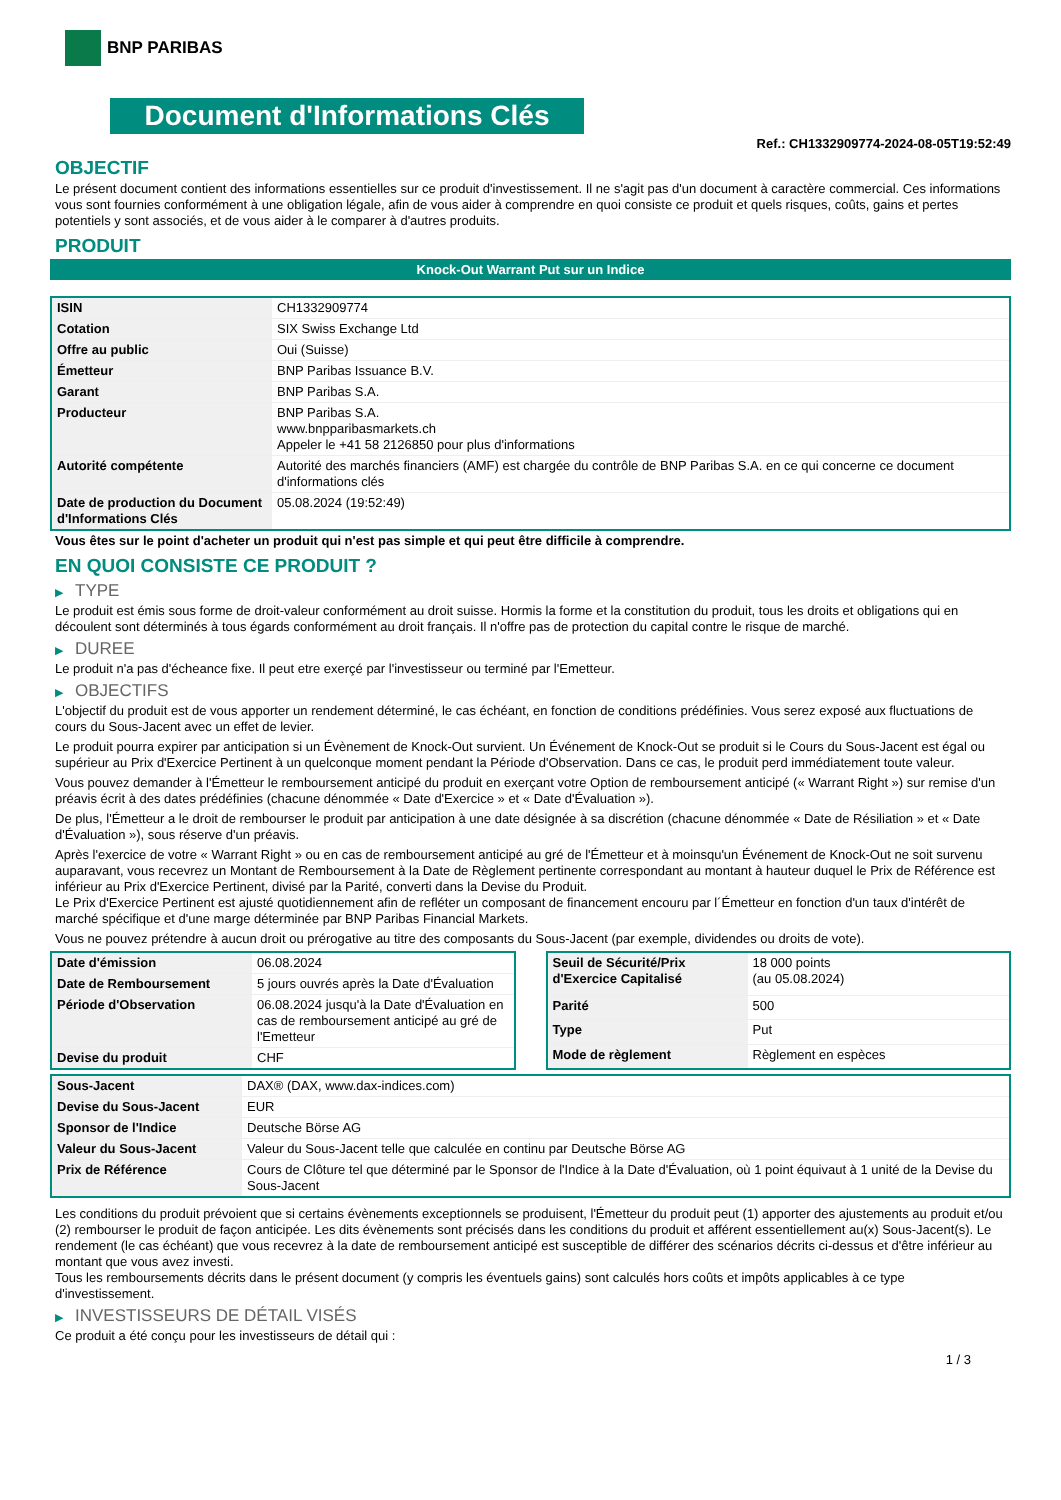BNP PARIBAS
Document d'Informations Clés
Ref.: CH1332909774-2024-08-05T19:52:49
OBJECTIF
Le présent document contient des informations essentielles sur ce produit d'investissement. Il ne s'agit pas d'un document à caractère commercial. Ces informations vous sont fournies conformément à une obligation légale, afin de vous aider à comprendre en quoi consiste ce produit et quels risques, coûts, gains et pertes potentiels y sont associés, et de vous aider à le comparer à d'autres produits.
PRODUIT
Knock-Out Warrant Put sur un Indice
| ISIN | CH1332909774 |
| Cotation | SIX Swiss Exchange Ltd |
| Offre au public | Oui (Suisse) |
| Émetteur | BNP Paribas Issuance B.V. |
| Garant | BNP Paribas S.A. |
| Producteur | BNP Paribas S.A. www.bnpparibasmarkets.ch Appeler le +41 58 2126850 pour plus d'informations |
| Autorité compétente | Autorité des marchés financiers (AMF) est chargée du contrôle de BNP Paribas S.A. en ce qui concerne ce document d'informations clés |
| Date de production du Document d'Informations Clés | 05.08.2024 (19:52:49) |
Vous êtes sur le point d'acheter un produit qui n'est pas simple et qui peut être difficile à comprendre.
EN QUOI CONSISTE CE PRODUIT ?
▶ TYPE
Le produit est émis sous forme de droit-valeur conformément au droit suisse. Hormis la forme et la constitution du produit, tous les droits et obligations qui en découlent sont déterminés à tous égards conformément au droit français. Il n'offre pas de protection du capital contre le risque de marché.
▶ DUREE
Le produit n'a pas d'écheance fixe. Il peut etre exerçé par l'investisseur ou terminé par l'Emetteur.
▶ OBJECTIFS
L'objectif du produit est de vous apporter un rendement déterminé, le cas échéant, en fonction de conditions prédéfinies. Vous serez exposé aux fluctuations de cours du Sous-Jacent avec un effet de levier.
Le produit pourra expirer par anticipation si un Évènement de Knock-Out survient. Un Événement de Knock-Out se produit si le Cours du Sous-Jacent est égal ou supérieur au Prix d'Exercice Pertinent à un quelconque moment pendant la Période d'Observation. Dans ce cas, le produit perd immédiatement toute valeur.
Vous pouvez demander à l'Émetteur le remboursement anticipé du produit en exerçant votre Option de remboursement anticipé (« Warrant Right ») sur remise d'un préavis écrit à des dates prédéfinies (chacune dénommée « Date d'Exercice » et « Date d'Évaluation »).
De plus, l'Émetteur a le droit de rembourser le produit par anticipation à une date désignée à sa discrétion (chacune dénommée « Date de Résiliation » et « Date d'Évaluation »), sous réserve d'un préavis.
Après l'exercice de votre « Warrant Right » ou en cas de remboursement anticipé au gré de l'Émetteur et à moinsqu'un Événement de Knock-Out ne soit survenu auparavant, vous recevrez un Montant de Remboursement à la Date de Règlement pertinente correspondant au montant à hauteur duquel le Prix de Référence est inférieur au Prix d'Exercice Pertinent, divisé par la Parité, converti dans la Devise du Produit.
Le Prix d'Exercice Pertinent est ajusté quotidiennement afin de refléter un composant de financement encouru par l´Émetteur en fonction d'un taux d'intérêt de marché spécifique et d'une marge déterminée par BNP Paribas Financial Markets.
Vous ne pouvez prétendre à aucun droit ou prérogative au titre des composants du Sous-Jacent (par exemple, dividendes ou droits de vote).
| Date d'émission | 06.08.2024 |
| Date de Remboursement | 5 jours ouvrés après la Date d'Évaluation |
| Période d'Observation | 06.08.2024 jusqu'à la Date d'Évaluation en cas de remboursement anticipé au gré de l'Emetteur |
| Devise du produit | CHF |
| Seuil de Sécurité/Prix d'Exercice Capitalisé | 18 000 points (au 05.08.2024) |
| Parité | 500 |
| Type | Put |
| Mode de règlement | Règlement en espèces |
| Sous-Jacent | DAX® (DAX, www.dax-indices.com) |
| Devise du Sous-Jacent | EUR |
| Sponsor de l'Indice | Deutsche Börse AG |
| Valeur du Sous-Jacent | Valeur du Sous-Jacent telle que calculée en continu par Deutsche Börse AG |
| Prix de Référence | Cours de Clôture tel que déterminé par le Sponsor de l'Indice à la Date d'Évaluation, où 1 point équivaut à 1 unité de la Devise du Sous-Jacent |
Les conditions du produit prévoient que si certains évènements exceptionnels se produisent, l'Émetteur du produit peut (1) apporter des ajustements au produit et/ou (2) rembourser le produit de façon anticipée. Les dits évènements sont précisés dans les conditions du produit et afférent essentiellement au(x) Sous-Jacent(s). Le rendement (le cas échéant) que vous recevrez à la date de remboursement anticipé est susceptible de différer des scénarios décrits ci-dessus et d'être inférieur au montant que vous avez investi.
Tous les remboursements décrits dans le présent document (y compris les éventuels gains) sont calculés hors coûts et impôts applicables à ce type d'investissement.
▶ INVESTISSEURS DE DÉTAIL VISÉS
Ce produit a été conçu pour les investisseurs de détail qui :
1 / 3